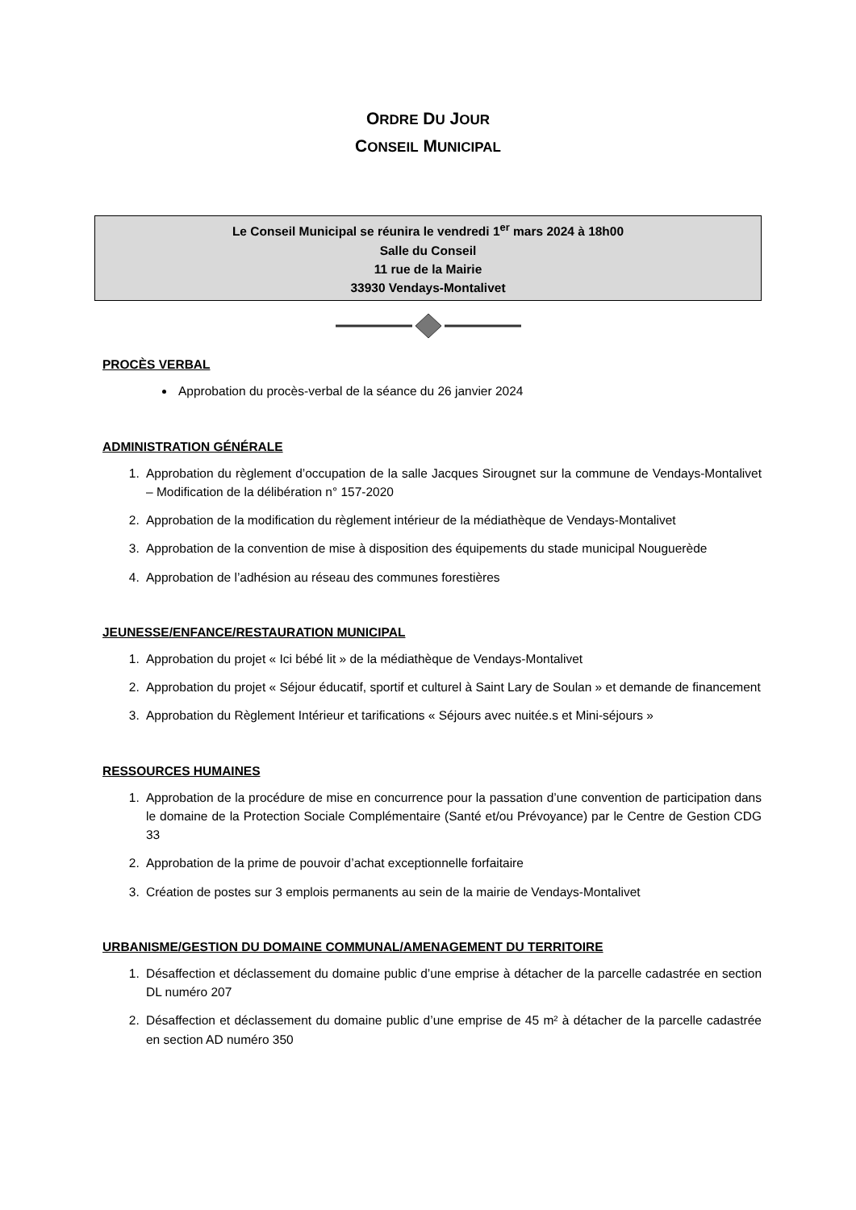ORDRE DU JOUR
CONSEIL MUNICIPAL
Le Conseil Municipal se réunira le vendredi 1<sup>er</sup> mars 2024 à 18h00
Salle du Conseil
11 rue de la Mairie
33930 Vendays-Montalivet
PROCÈS VERBAL
Approbation du procès-verbal de la séance du 26 janvier 2024
ADMINISTRATION GÉNÉRALE
1. Approbation du règlement d’occupation de la salle Jacques Sirougnet sur la commune de Vendays-Montalivet – Modification de la délibération n° 157-2020
2. Approbation de la modification du règlement intérieur de la médiathèque de Vendays-Montalivet
3. Approbation de la convention de mise à disposition des équipements du stade municipal Nouguerède
4. Approbation de l’adhésion au réseau des communes forestières
JEUNESSE/ENFANCE/RESTAURATION MUNICIPAL
1. Approbation du projet « Ici bébé lit » de la médiathèque de Vendays-Montalivet
2. Approbation du projet « Séjour éducatif, sportif et culturel à Saint Lary de Soulan » et demande de financement
3. Approbation du Règlement Intérieur et tarifications « Séjours avec nuitée.s et Mini-séjours »
RESSOURCES HUMAINES
1. Approbation de la procédure de mise en concurrence pour la passation d’une convention de participation dans le domaine de la Protection Sociale Complémentaire (Santé et/ou Prévoyance) par le Centre de Gestion CDG 33
2. Approbation de la prime de pouvoir d’achat exceptionnelle forfaitaire
3. Création de postes sur 3 emplois permanents au sein de la mairie de Vendays-Montalivet
URBANISME/GESTION DU DOMAINE COMMUNAL/AMENAGEMENT DU TERRITOIRE
1. Désaffection et déclassement du domaine public d’une emprise à détacher de la parcelle cadastrée en section DL numéro 207
2. Désaffection et déclassement du domaine public d’une emprise de 45 m² à détacher de la parcelle cadastrée en section AD numéro 350